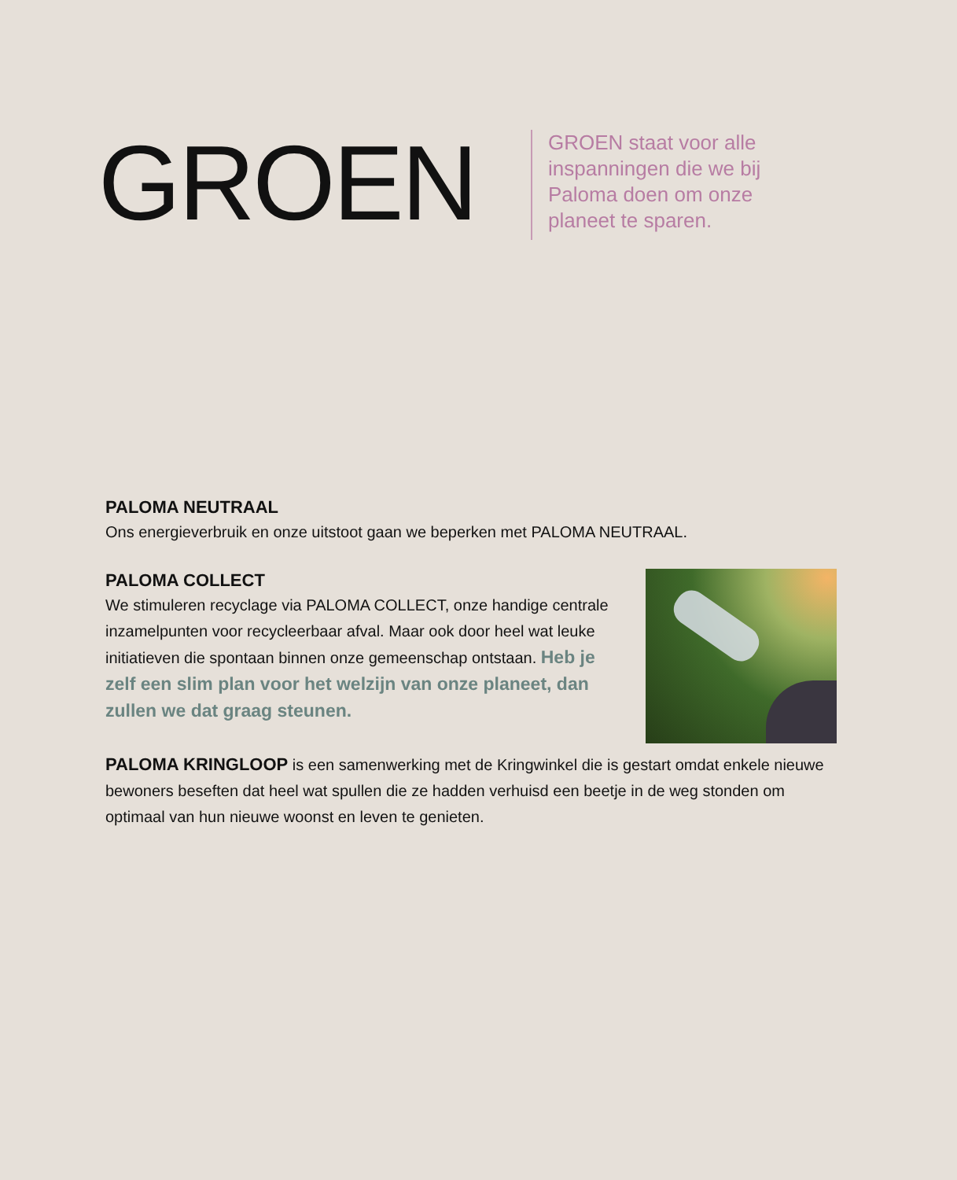GROEN
GROEN staat voor alle inspanningen die we bij Paloma doen om onze planeet te sparen.
PALOMA NEUTRAAL
Ons energieverbruik en onze uitstoot gaan we beperken met PALOMA NEUTRAAL.
PALOMA COLLECT
We stimuleren recyclage via PALOMA COLLECT, onze handige centrale inzamelpunten voor recycleerbaar afval. Maar ook door heel wat leuke initiatieven die spontaan binnen onze gemeenschap ontstaan. Heb je zelf een slim plan voor het welzijn van onze planeet, dan zullen we dat graag steunen.
PALOMA KRINGLOOP is een samenwerking met de Kringwinkel die is gestart omdat enkele nieuwe bewoners beseften dat heel wat spullen die ze hadden verhuisd een beetje in de weg stonden om optimaal van hun nieuwe woonst en leven te genieten.